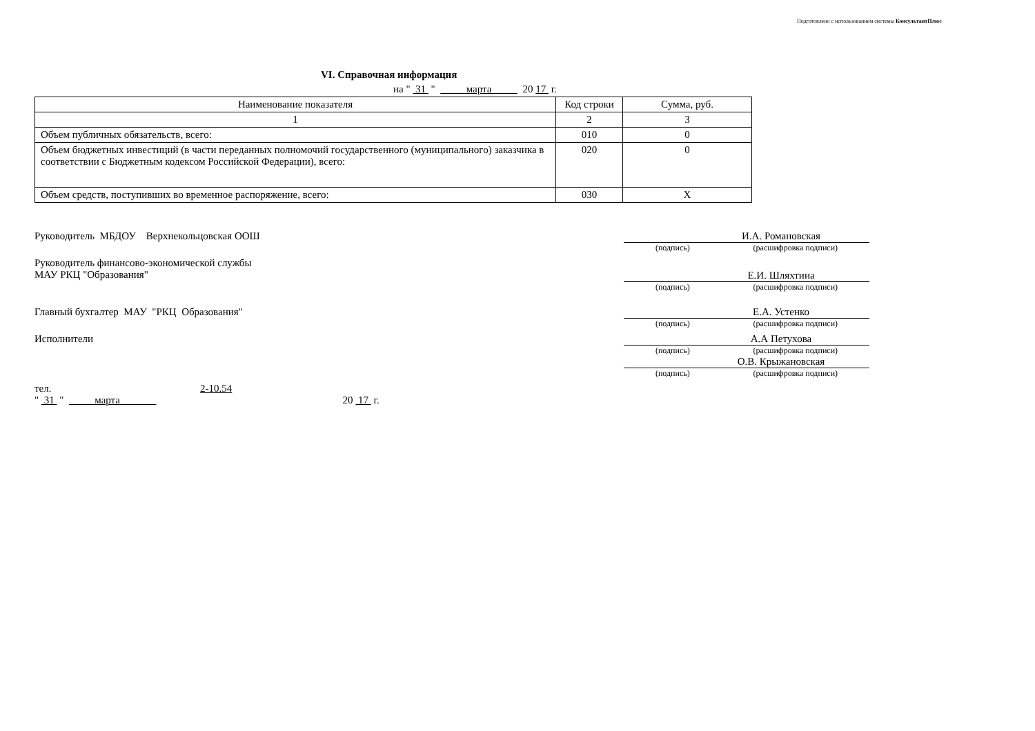Подготовлено с использованием системы КонсультантПлюс
VI. Справочная информация
на " 31 " марта 20 17 г.
| Наименование показателя | Код строки | Сумма, руб. |
| --- | --- | --- |
| 1 | 2 | 3 |
| Объем публичных обязательств, всего: | 010 | 0 |
| Объем бюджетных инвестиций (в части переданных полномочий государственного (муниципального) заказчика в соответствии с Бюджетным кодексом Российской Федерации), всего: | 020 | 0 |
| Объем средств, поступивших во временное распоряжение, всего: | 030 | X |
Руководитель МБДОУ Верхнекольцовская ООШ
И.А. Романовская
(подпись) (расшифровка подписи)
Руководитель финансово-экономической службы
МАУ РКЦ "Образования"
Е.И. Шляхтина
(подпись) (расшифровка подписи)
Главный бухгалтер МАУ "РКЦ Образования"
Е.А. Устенко
(подпись) (расшифровка подписи)
Исполнители А.А Петухова
(подпись) (расшифровка подписи)
О.В. Крыжановская
(подпись) (расшифровка подписи)
тел. 2-10.54
" 31 " марта 20 17 г.